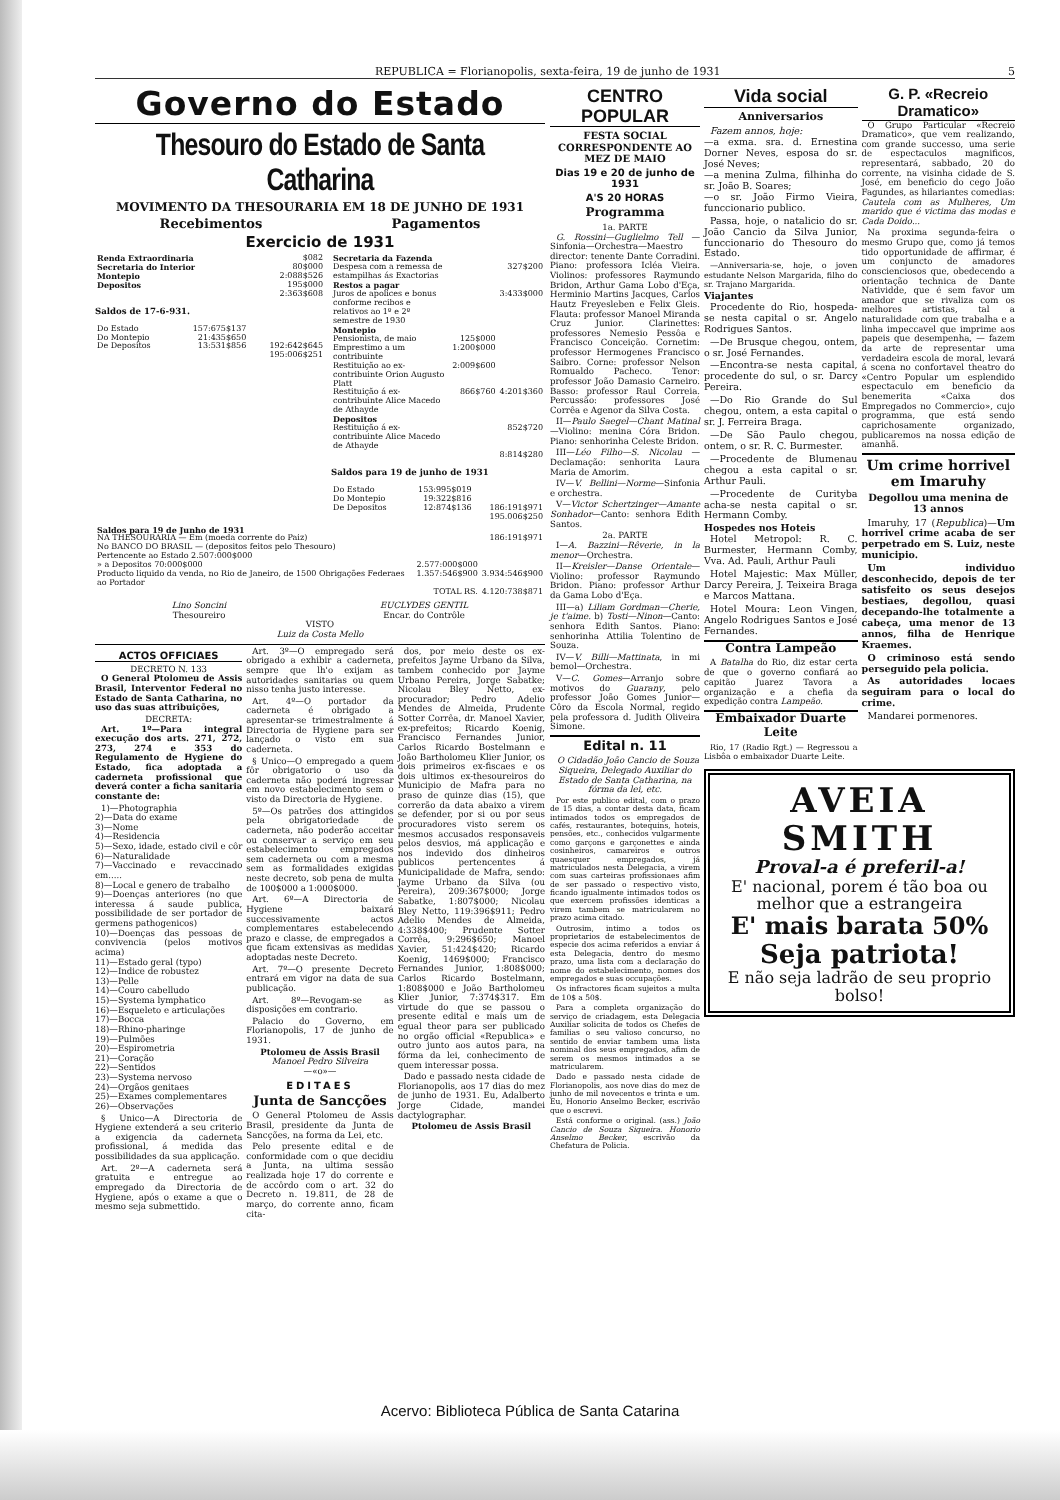REPUBLICA = Florianopolis, sexta-feira, 19 de junho de 1931 5
Governo do Estado
Thesouro do Estado de Santa Catharina
MOVIMENTO DA THESOURARIA EM 18 DE JUNHO DE 1931
Recebimentos Pagamentos
Exercicio de 1931
| Renda Extraordinaria | $082 |
| Secretaria do Interior | 80$000 |
| Montepio | 2:088$526 |
| Depositos | 195$000 |
| | 2:363$608 |
Saldos de 17-6-931.
| Do Estado | 157:675$137 | |
| Do Montepio | 21:435$650 | |
| De Depositos | 13:531$856 | 192:642$645 |
| | | 195:006$251 |
| Secretaria da Fazenda | | |
| Despesa com a remessa de estampilhas ás Exactorias | | 327$200 |
| Restos a pagar | | |
| Juros de apolices e bonus conforme recibos e relativos ao 1º e 2º semestre de 1930 | | 3:433$000 |
| Montepio | | |
| Pensionista, de maio | 125$000 | |
| Emprestimo a um contribuinte | 1:200$000 | |
| Restituição ao ex-contribuinte Orion Augusto Platt | 2:009$600 | |
| Restituição á ex-contribuinte Alice Macedo de Athayde | 866$760 | 4:201$360 |
| Depositos | | |
| Restituição á ex-contribuinte Alice Macedo de Athayde | | 852$720 |
| | | 8:814$280 |
Saldos para 19 de junho de 1931
| Do Estado | 153:995$019 | |
| Do Montepio | 19:322$816 | |
| De Depositos | 12:874$136 | 186:191$971 |
| | | 195.006$250 |
| Saldos para 19 de Junho de 1931 | | |
| NA THESOURARIA — Em (moeda corrente do Paiz) | | 186:191$971 |
| No BANCO DO BRASIL — (depositos feitos pelo Thesouro) | | |
| Pertencente ao Estado 2.507:000$000 | | |
| » a Depositos 70:000$000 | 2.577:000$000 | |
| Producto liquido da venda, no Rio de Janeiro, de 1500 Obrigações Federaes ao Portador | 1.357:546$900 | 3.934:546$900 |
| | TOTAL RS. | 4.120:738$871 |
Lino Soncini
Thesoureiro
EUCLYDES GENTIL
Encar. do Contrôle
VISTO
Luiz da Costa Mello
ACTOS OFFICIAES
DECRETO N. 133
O General Ptolomeu de Assis Brasil, Interventor Federal no Estado de Santa Catharina, no uso das suas attribuições,
DECRETA:
Art. 1º—Para integral execução dos arts. 271, 272, 273, 274 e 353 do Regulamento de Hygiene do Estado, fica adoptada a caderneta profissional que deverá conter a ficha sanitaria constante de:
1)—Photographia
2)—Data do exame
3)—Nome
4)—Residencia
5)—Sexo, idade, estado civil e côr
6)—Naturalidade
7)—Vaccinado e revaccinado em.....
8)—Local e genero de trabalho
9)—Doenças anteriores (no que interessa á saude publica, possibilidade de ser portador de germens pathogenicos)
10)—Doenças das pessoas de convivencia (pelos motivos acima)
11)—Estado geral (typo)
12)—Indice de robustez
13)—Pelle
14)—Couro cabelludo
15)—Systema lymphatico
16)—Esqueleto e articulações
17)—Bocca
18)—Rhino-pharinge
19)—Pulmões
20)—Espirometria
21)—Coração
22)—Sentidos
23)—Systema nervoso
24)—Orgãos genitaes
25)—Exames complementares
26)—Observações
§ Unico—A Directoria de Hygiene extenderá a seu criterio a exigencia da caderneta profissional, á medida das possibilidades da sua applicação.
Art. 2º—A caderneta será gratuita e entregue ao empregado da Directoria de Hygiene, após o exame a que o mesmo seja submettido.
Art. 3º—O empregado será obrigado a exhibir a caderneta, sempre que lh'o exijam as autoridades sanitarias ou quem nisso tenha justo interesse.
Art. 4º—O portador da caderneta é obrigado a apresentar-se trimestralmente á Directoria de Hygiene para ser lançado o visto em sua caderneta.
§ Unico—O empregado a quem fôr obrigatorio o uso da caderneta não poderá ingressar em novo estabelecimento sem o visto da Directoria de Hygiene.
5º—Os patrões dos attingidos pela obrigatoriedade de caderneta, não poderão acceitar ou conservar a serviço em seu estabelecimento empregados sem caderneta ou com a mesma sem as formalidades exigidas neste decreto, sob pena de multa de 100$000 a 1:000$000.
Art. 6º—A Directoria de Hygiene baixará successivamente actos complementares estabelecendo prazo e classe, de empregados a que ficam extensivas as medidas adoptadas neste Decreto.
Art. 7º—O presente Decreto entrará em vigor na data de sua publicação.
Art. 8º—Revogam-se as disposições em contrario.
Palacio do Governo, em Florianopolis, 17 de junho de 1931.
Ptolomeu de Assis Brasil
Manoel Pedro Silveira
—«o»—
EDITAES
Junta de Sancções
O General Ptolomeu de Assis Brasil, presidente da Junta de Sancções, na forma da Lei, etc.
Pelo presente edital e de conformidade com o que decidiu a Junta, na ultima sessão realizada hoje 17 do corrente e de accôrdo com o art. 32 do Decreto n. 19.811, de 28 de março, do corrente anno, ficam cita-
dos, por meio deste os ex-prefeitos Jayme Urbano da Silva, tambem conhecido por Jayme Urbano Pereira, Jorge Sabatke; Nicolau Bley Netto, ex-procurador; Pedro Adelio Mendes de Almeida, Prudente Sotter Corrêa, dr. Manoel Xavier, ex-prefeitos; Ricardo Koenig, Francisco Fernandes Junior, Carlos Ricardo Bostelmann e João Bartholomeu Klier Junior, os dois primeiros ex-fiscaes e os dois ultimos ex-thesoureiros do Municipio de Mafra para no praso de quinze dias (15), que correrão da data abaixo a virem se defender, por si ou por seus procuradores visto serem os mesmos accusados responsaveis pelos desvios, má applicação e nos indevido dos dinheiros publicos pertencentes á Municipalidade de Mafra, sendo: Jayme Urbano da Silva (ou Pereira), 209:367$000; Jorge Sabatke, 1:807$000; Nicolau Bley Netto, 119:396$911; Pedro Adelio Mendes de Almeida, 4:338$400; Prudente Sotter Corrêa, 9:296$650; Manoel Xavier, 51:424$420; Ricardo Koenig, 1469$000; Francisco Fernandes Junior, 1:808$000; Carlos Ricardo Bostelmann, 1:808$000 e João Bartholomeu Klier Junior, 7:374$317. Em virtude do que se passou o presente edital e mais um de egual theor para ser publicado no orgão official «Republica» e outro junto aos autos para, na fórma da lei, conhecimento de quem interessar possa.
Dado e passado nesta cidade de Florianopolis, aos 17 dias do mez de junho de 1931. Eu, Adalberto Jorge Cidade, mandei dactylographar.
Ptolomeu de Assis Brasil
CENTRO POPULAR
FESTA SOCIAL CORRESPONDENTE AO MEZ DE MAIO
Dias 19 e 20 de junho de 1931
A'S 20 HORAS
Programma
1a. PARTE
G. Rossini—Guglielmo Tell —Sinfonia—Orchestra—Maestro director: tenente Dante Corradini. Piano: professora Icléa Vieira. Violinos: professores Raymundo Bridon, Arthur Gama Lobo d'Eça, Herminio Martins Jacques, Carlos Hautz Freyesleben e Felix Gleis. Flauta: professor Manoel Miranda Cruz Junior. Clarinettes: professores Nemesio Pessôa e Francisco Conceição. Cornetim: professor Hermogenes Francisco Saibro. Corne: professor Nelson Romualdo Pacheco. Tenor: professor João Damasio Carneiro. Basso: professor Raul Correia. Percussão: professores José Corrêa e Agenor da Silva Costa.
II—Paulo Saegel—Chant Matinal—Violino: menina Córa Bridon. Piano: senhorinha Celeste Bridon.
III—Léo Filho—S. Nicolau —Declamação: senhorita Laura Maria de Amorim.
IV—V. Bellini—Norme—Sinfonia e orchestra.
V—Victor Schertzinger—Amante Sonhador—Canto: senhora Edith Santos.
2a. PARTE
I—A. Bazzini—Rêverie, in la menor—Orchestra.
II—Kreisler—Danse Orientale—Violino: professor Raymundo Bridon. Piano: professor Arthur da Gama Lobo d'Eça.
III—a) Liliam Gordman—Cherie, je t'aime. b) Tosti—Ninon—Canto: senhora Edith Santos. Piano: senhorinha Attilia Tolentino de Souza.
IV—V. Billi—Mattinata, in mi bemol—Orchestra.
V—C. Gomes—Arranjo sobre motivos do Guarany, pelo professor João Gomes Junior—Côro da Escola Normal, regido pela professora d. Judith Oliveira Simone.
Edital n. 11
O Cidadão João Cancio de Souza Siqueira, Delegado Auxiliar do Estado de Santa Catharina, na fórma da lei, etc.
Por este publico edital, com o prazo de 15 dias, a contar desta data, ficam intimados todos os empregados de cafés, restaurantes, botequins, hoteis, pensões, etc., conhecidos vulgarmente como garçons e garçonettes e ainda cosinheiros, camareiros e outros quaesquer empregados, já matriculados nesta Delegacia, a virem com suas carteiras profissionaes afim de ser passado o respectivo visto, ficando igualmente intimados todos os que exercem profissões identicas a virem tambem se matricularem no prazo acima citado.
Outrosim, intimo a todos os proprietarios de estabelecimentos de especie dos acima referidos a enviar á esta Delegacia, dentro do mesmo prazo, uma lista com a declaração do nome do estabelecimento, nomes dos empregados e suas occupações.
Os infractores ficam sujeitos a multa de 10$ a 50$.
Para a completa organização do serviço de criadagem, esta Delegacia Auxiliar solicita de todos os Chefes de familias o seu valioso concurso, no sentido de enviar tambem uma lista nominal dos seus empregados, afim de serem os mesmos intimados a se matricularem.
Dado e passado nesta cidade de Florianopolis, aos nove dias do mez de junho de mil novecentos e trinta e um. Eu, Honorio Anselmo Becker, escrivão que o escrevi.
Está conforme o original. (ass.) João Cancio de Souza Siqueira. Honorio Anselmo Becker, escrivão da Chefatura de Policia.
Vida social
Anniversarios
Fazem annos, hoje:
—a exma. sra. d. Ernestina Dorner Neves, esposa do sr. José Neves;
—a menina Zulma, filhinha do sr. João B. Soares;
—o sr. João Firmo Vieira, funccionario publico.
Passa, hoje, o natalicio do sr. João Cancio da Silva Junior, funccionario do Thesouro do Estado.
—Anniversaria-se, hoje, o joven estudante Nelson Margarida, filho do sr. Trajano Margarida.
Viajantes
Procedente do Rio, hospeda-se nesta capital o sr. Angelo Rodrigues Santos.
—De Brusque chegou, ontem, o sr. José Fernandes.
—Encontra-se nesta capital, procedente do sul, o sr. Darcy Pereira.
—Do Rio Grande do Sul chegou, ontem, a esta capital o sr. J. Ferreira Braga.
—De São Paulo chegou, ontem, o sr. R. C. Burmester.
—Procedente de Blumenau chegou a esta capital o sr. Arthur Pauli.
—Procedente de Curityba acha-se nesta capital o sr. Hermann Comby.
Hospedes nos Hoteis
Hotel Metropol: R. C. Burmester, Hermann Comby, Vva. Ad. Pauli, Arthur Pauli
Hotel Majestic: Max Müller, Darcy Pereira, J. Teixeira Braga e Marcos Mattana.
Hotel Moura: Leon Vingen, Angelo Rodrigues Santos e José Fernandes.
Contra Lampeão
A Batalha do Rio, diz estar certa de que o governo confiará ao capitão Juarez Tavora a organização e a chefia da expedição contra Lampeão.
Embaixador Duarte Leite
Rio, 17 (Radio Rgt.) — Regressou a Lisbôa o embaixador Duarte Leite.
G. P. «Recreio Dramatico»
O Grupo Particular «Recreio Dramatico», que vem realizando, com grande successo, uma serie de espectaculos magnificos, representará, sabbado, 20 do corrente, na visinha cidade de S. José, em beneficio do cego João Fagundes, as hilariantes comedias: Cautela com as Mulheres, Um marido que é victima das modas e Cada Doido...
Na proxima segunda-feira o mesmo Grupo que, como já temos tido opportunidade de affirmar, é um conjuncto de amadores conscienciosos que, obedecendo a orientação technica de Dante Natividde, que é sem favor um amador que se rivaliza com os melhores artistas, tal a naturalidade com que trabalha e a linha impeccavel que imprime aos papeis que desempenha, — fazem da arte de representar uma verdadeira escola de moral, levará á scena no confortavel theatro do «Centro Popular um esplendido espectaculo em beneficio da benemerita «Caixa dos Empregados no Commercio», cujo programma, que está sendo caprichosamente organizado, publicaremos na nossa edição de amanhã.
Um crime horrivel em Imaruhy
Degollou uma menina de 13 annos
Imaruhy, 17 (Republica)—Um horrivel crime acaba de ser perpetrado em S. Luiz, neste municipio.
Um individuo desconhecido, depois de ter satisfeito os seus desejos bestiaes, degollou, quasi decepando-lhe totalmente a cabeça, uma menor de 13 annos, filha de Henrique Kraemes.
O criminoso está sendo perseguido pela policia.
As autoridades locaes seguiram para o local do crime.
Mandarei pormenores.
AVEIA SMITH
Proval-a é preferil-a!
E' nacional, porem é tão boa ou melhor que a estrangeira
E' mais barata 50%
Seja patriota!
E não seja ladrão de seu proprio bolso!
Acervo: Biblioteca Pública de Santa Catarina